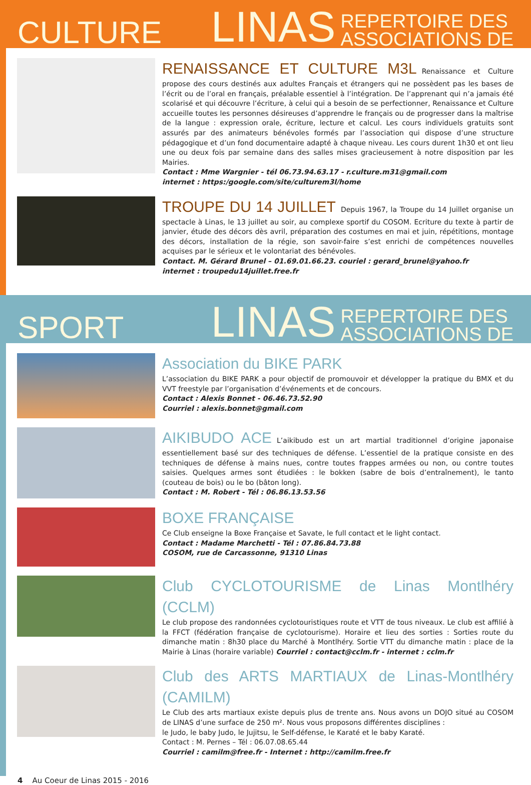CULTURE
LINAS
REPERTOIRE DES
ASSOCIATIONS DE
RENAISSANCE ET CULTURE M3L
Renaissance et Culture propose des cours destinés aux adultes Français et étrangers qui ne possèdent pas les bases de l’écrit ou de l’oral en français, préalable essentiel à l’intégration. De l’apprenant qui n’a jamais été scolarisé et qui découvre l’écriture, à celui qui a besoin de se perfectionner, Renaissance et Culture accueille toutes les personnes désireuses d’apprendre le français ou de progresser dans la maîtrise de la langue : expression orale, écriture, lecture et calcul. Les cours individuels gratuits sont assurés par des animateurs bénévoles formés par l’association qui dispose d’une structure pédagogique et d’un fond documentaire adapté à chaque niveau. Les cours durent 1h30 et ont lieu une ou deux fois par semaine dans des salles mises gracieusement à notre disposition par les Mairies.
Contact : Mme Wargnier - tél 06.73.94.63.17 - r.culture.m31@gmail.com
internet : https:/google.com/site/culturem3l/home
TROUPE DU 14 JUILLET
Depuis 1967, la Troupe du 14 Juillet organise un spectacle à Linas, le 13 juillet au soir, au complexe sportif du COSOM. Ecriture du texte à partir de janvier, étude des décors dès avril, préparation des costumes en mai et juin, répétitions, montage des décors, installation de la régie, son savoir-faire s’est enrichi de compétences nouvelles acquises par le sérieux et le volontariat des bénévoles.
Contact. M. Gérard Brunel – 01.69.01.66.23. couriel : gerard_brunel@yahoo.fr
internet : troupedu14juillet.free.fr
SPORT
LINAS
REPERTOIRE DES
ASSOCIATIONS DE
Association du BIKE PARK
L’association du BIKE PARK a pour objectif de promouvoir et développer la pratique du BMX et du VVT freestyle par l’organisation d’événements et de concours.
Contact : Alexis Bonnet - 06.46.73.52.90
Courriel : alexis.bonnet@gmail.com
AIKIBUDO ACE
L’aikibudo est un art martial traditionnel d’origine japonaise essentiellement basé sur des techniques de défense. L’essentiel de la pratique consiste en des techniques de défense à mains nues, contre toutes frappes armées ou non, ou contre toutes saisies. Quelques armes sont étudiées : le bokken (sabre de bois d’entraînement), le tanto (couteau de bois) ou le bo (bâton long).
Contact : M. Robert - Tél : 06.86.13.53.56
BOXE FRANÇAISE
Ce Club enseigne la Boxe Française et Savate, le full contact et le light contact.
Contact : Madame Marchetti - Tél : 07.86.84.73.88
COSOM, rue de Carcassonne, 91310 Linas
Club CYCLOTOURISME de Linas Montlhéry (CCLM)
Le club propose des randonnées cyclotouristiques route et VTT de tous niveaux. Le club est affilié à la FFCT (fédération française de cyclotourisme). Horaire et lieu des sorties : Sorties route du dimanche matin : 8h30 place du Marché à Montlhéry. Sortie VTT du dimanche matin : place de la Mairie à Linas (horaire variable) Courriel : contact@cclm.fr - internet : cclm.fr
Club des ARTS MARTIAUX de Linas-Montlhéry (CAMILM)
Le Club des arts martiaux existe depuis plus de trente ans. Nous avons un DOJO situé au COSOM de LINAS d’une surface de 250 m². Nous vous proposons différentes disciplines :
le Judo, le baby Judo, le Jujitsu, le Self-défense, le Karaté et le baby Karaté.
Contact : M. Pernes – Tél : 06.07.08.65.44
Courriel : camilm@free.fr - Internet : http://camilm.free.fr
4 Au Coeur de Linas 2015 - 2016